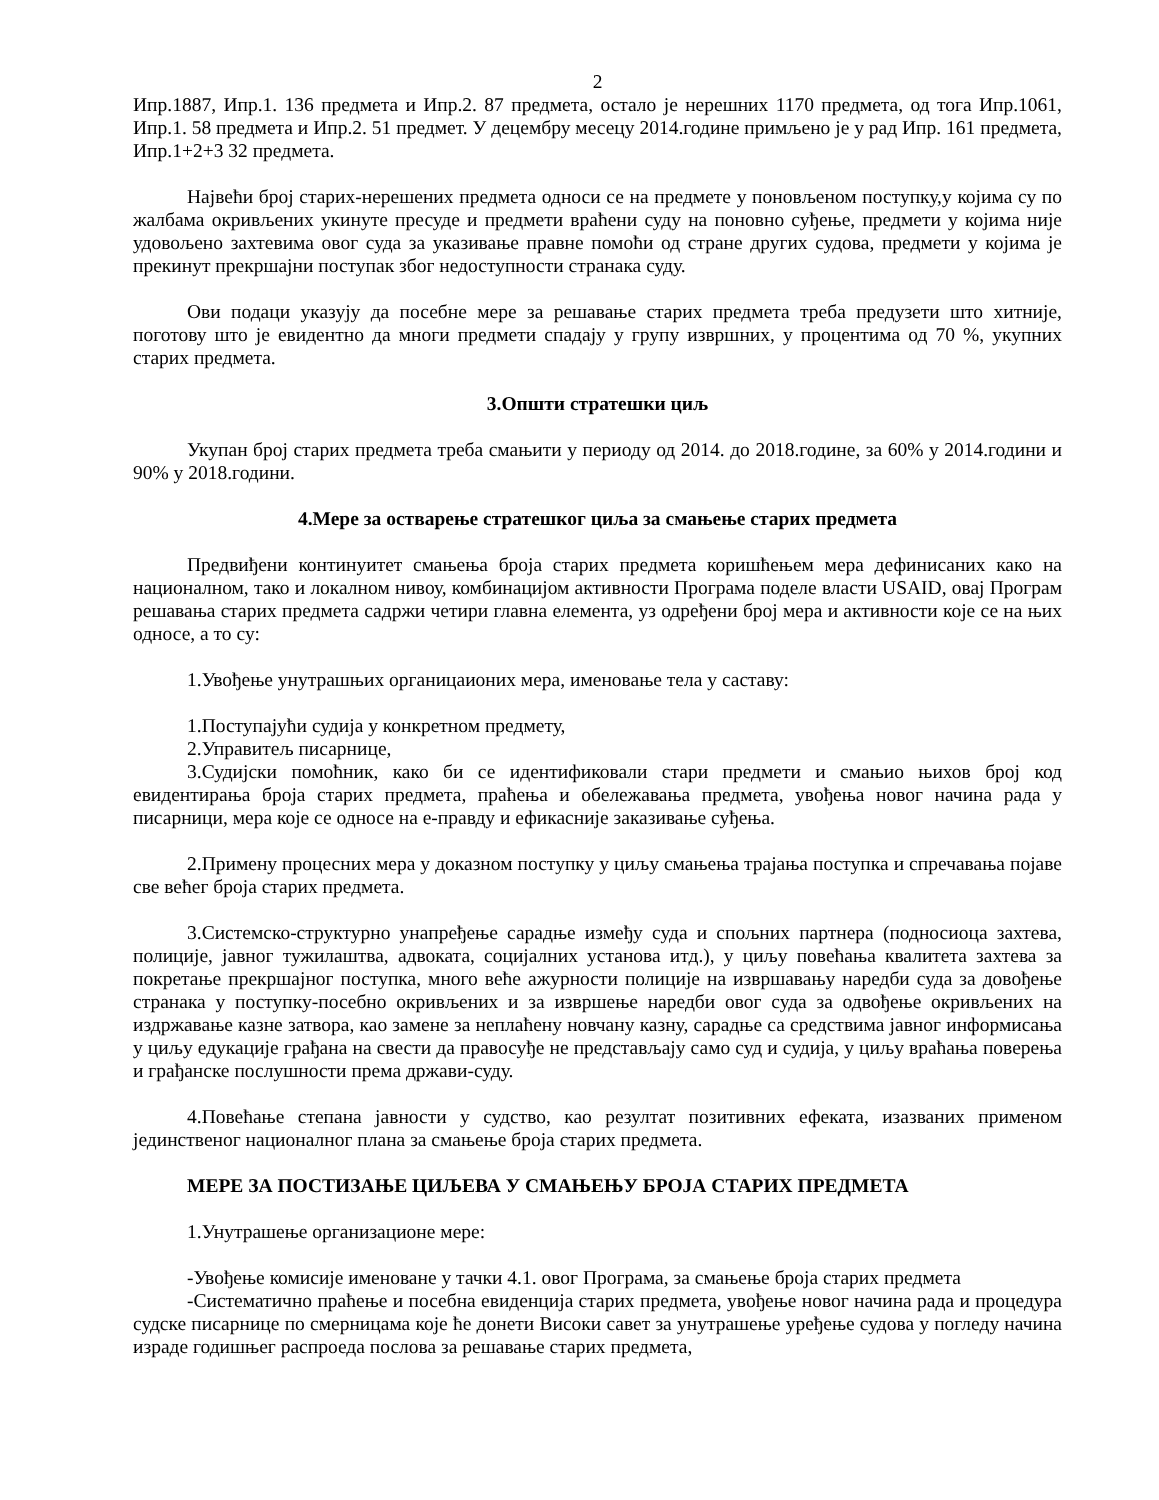2
Ипр.1887, Ипр.1. 136 предмета и Ипр.2. 87 предмета, остало је нерешних 1170 предмета, од тога Ипр.1061, Ипр.1. 58 предмета и Ипр.2. 51 предмет. У децембру месецу 2014.године примљено је у рад Ипр. 161 предмета, Ипр.1+2+3 32 предмета.
Највећи број старих-нерешених предмета односи се на предмете у поновљеном поступку,у којима су по жалбама окривљених укинуте пресуде и предмети враћени суду на поновно суђење, предмети у којима није удовољено захтевима овог суда за указивање правне помоћи од стране других судова, предмети у којима је прекинут прекршајни поступак због недоступности странака суду.
Ови подаци указују да посебне мере за решавање старих предмета треба предузети што хитније, поготову што је евидентно да многи предмети спадају у групу извршних, у процентима од 70 %, укупних старих предмета.
3.Општи стратешки циљ
Укупан број старих предмета треба смањити у периоду од 2014. до 2018.године, за 60% у 2014.години и 90% у 2018.години.
4.Мере за остварење стратешког циља за смањење старих предмета
Предвиђени континуитет смањења броја старих предмета коришћењем мера дефинисаних како на националном, тако и локалном нивоу, комбинацијом активности Програма поделе власти USAID, овај Програм решавања старих предмета садржи четири главна елемента, уз одређени број мера и активности које се на њих односе, а то су:
1.Увођење унутрашњих органицаионих мера, именовање тела у саставу:
1.Поступајући судија у конкретном предмету,
2.Управитељ писарнице,
3.Судијски помоћник, како би се идентификовали стари предмети и смањио њихов број код евидентирања броја старих предмета, праћења и обележавања предмета, увођења новог начина рада у писарници, мера које се односе на е-правду и ефикасније заказивање суђења.
2.Примену процесних мера у доказном поступку у циљу смањења трајања поступка и спречавања појаве све већег броја старих предмета.
3.Системско-структурно унапређење сарадње између суда и спољних партнера (подносиоца захтева, полиције, јавног тужилаштва, адвоката, социјалних установа итд.), у циљу повећања квалитета захтева за покретање прекршајног поступка, много веће ажурности полиције на извршавању наредби суда за довођење странака у поступку-посебно окривљених и за извршење наредби овог суда за одвођење окривљених на издржавање казне затвора, као замене за неплаћену новчану казну, сарадње са средствима јавног информисања у циљу едукације грађана на свести да правосуђе не представљају само суд и судија, у циљу враћања поверења и грађанске послушности према држави-суду.
4.Повећање степана јавности у судство, као резултат позитивних ефеката, изазваних применом јединственог националног плана за смањење броја старих предмета.
МЕРЕ ЗА ПОСТИЗАЊЕ ЦИЉЕВА У СМАЊЕЊУ БРОЈА СТАРИХ ПРЕДМЕТА
1.Унутрашење организационе мере:
-Увођење комисије именоване у тачки 4.1. овог Програма, за смањење броја старих предмета
-Систематично праћење и посебна евиденција старих предмета, увођење новог начина рада и процедура судске писарнице по смерницама које ће донети Високи савет за унутрашење уређење судова у погледу начина израде годишњег распроеда послова за решавање старих предмета,